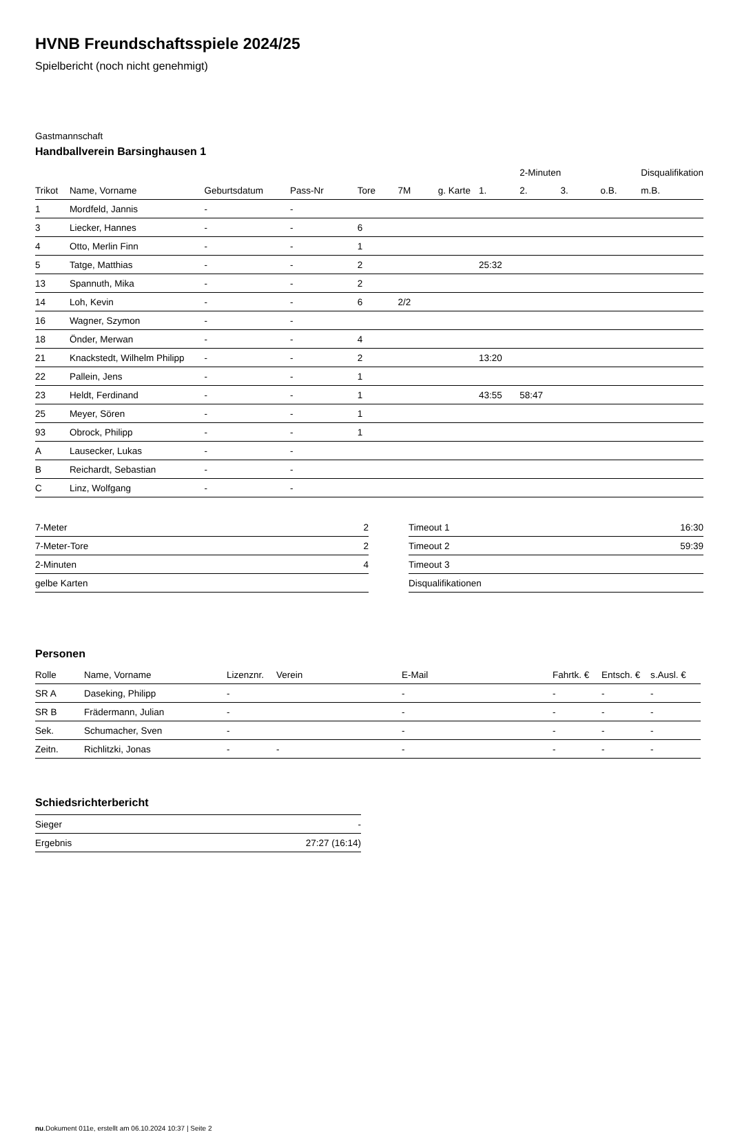HVNB Freundschaftsspiele 2024/25
Spielbericht (noch nicht genehmigt)
Gastmannschaft
Handballverein Barsinghausen 1
| | | | | | | | | 2-Minuten | | | Disqualifikation |
| --- | --- | --- | --- | --- | --- | --- | --- | --- | --- | --- | --- |
| Trikot | Name, Vorname | Geburtsdatum | Pass-Nr | Tore | 7M | g. Karte | 1. | 2. | 3. | o.B. | m.B. |
| 1 | Mordfeld, Jannis | - | - | | | | | | | | |
| 3 | Liecker, Hannes | - | - | 6 | | | | | | | |
| 4 | Otto, Merlin Finn | - | - | 1 | | | | | | | |
| 5 | Tatge, Matthias | - | - | 2 | | | 25:32 | | | | |
| 13 | Spannuth, Mika | - | - | 2 | | | | | | | |
| 14 | Loh, Kevin | - | - | 6 | 2/2 | | | | | | |
| 16 | Wagner, Szymon | - | - | | | | | | | | |
| 18 | Önder, Merwan | - | - | 4 | | | | | | | |
| 21 | Knackstedt, Wilhelm Philipp | - | - | 2 | | | 13:20 | | | | |
| 22 | Pallein, Jens | - | - | 1 | | | | | | | |
| 23 | Heldt, Ferdinand | - | - | 1 | | | 43:55 | 58:47 | | | |
| 25 | Meyer, Sören | - | - | 1 | | | | | | | |
| 93 | Obrock, Philipp | - | - | 1 | | | | | | | |
| A | Lausecker, Lukas | - | - | | | | | | | | |
| B | Reichardt, Sebastian | - | - | | | | | | | | |
| C | Linz, Wolfgang | - | - | | | | | | | | |
| 7-Meter | 2 |
| 7-Meter-Tore | 2 |
| 2-Minuten | 4 |
| gelbe Karten | |
| Timeout 1 | 16:30 |
| Timeout 2 | 59:39 |
| Timeout 3 | |
| Disqualifikationen | |
Personen
| Rolle | Name, Vorname | Lizenznr. | Verein | E-Mail | Fahrtk. € | Entsch. € | s.Ausl. € |
| --- | --- | --- | --- | --- | --- | --- | --- |
| SR A | Daseking, Philipp | - | | - | - | - | - |
| SR B | Frädermann, Julian | - | | - | - | - | - |
| Sek. | Schumacher, Sven | - | | - | - | - | - |
| Zeitn. | Richlitzki, Jonas | - | - | - | - | - | - |
Schiedsrichterbericht
| Sieger | - |
| Ergebnis | 27:27 (16:14) |
nu.Dokument 011e, erstellt am 06.10.2024 10:37 | Seite 2